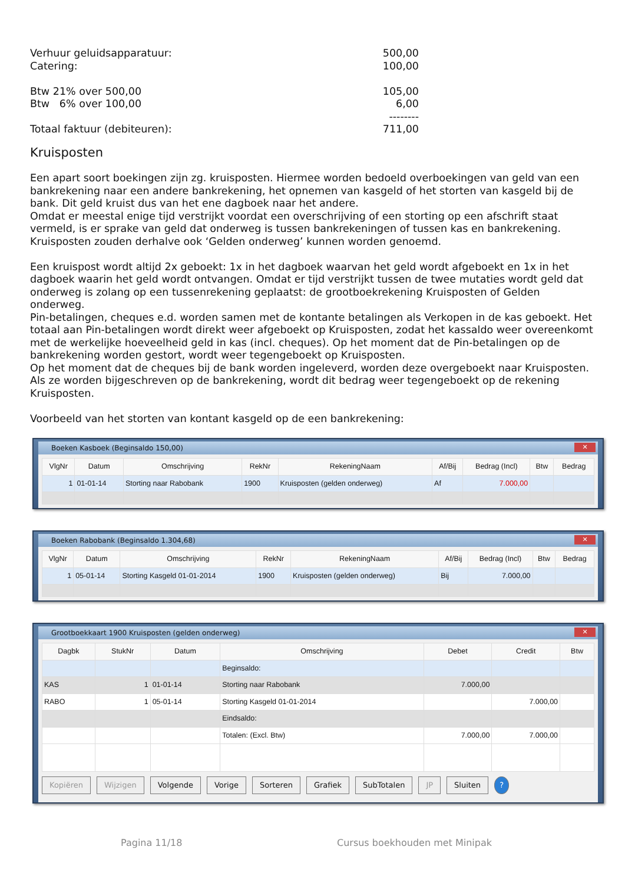Verhuur geluidsapparatuur: 500,00
Catering: 100,00
Btw 21% over 500,00 105,00
Btw 6% over 100,00 6,00
--------
Totaal faktuur (debiteuren): 711,00
Kruisposten
Een apart soort boekingen zijn zg. kruisposten. Hiermee worden bedoeld overboekingen van geld van een bankrekening naar een andere bankrekening, het opnemen van kasgeld of het storten van kasgeld bij de bank. Dit geld kruist dus van het ene dagboek naar het andere.
Omdat er meestal enige tijd verstrijkt voordat een overschrijving of een storting op een afschrift staat vermeld, is er sprake van geld dat onderweg is tussen bankrekeningen of tussen kas en bankrekening. Kruisposten zouden derhalve ook ‘Gelden onderweg’ kunnen worden genoemd.
Een kruispost wordt altijd 2x geboekt: 1x in het dagboek waarvan het geld wordt afgeboekt en 1x in het dagboek waarin het geld wordt ontvangen. Omdat er tijd verstrijkt tussen de twee mutaties wordt geld dat onderweg is zolang op een tussenrekening geplaatst: de grootboekrekening Kruisposten of Gelden onderweg.
Pin-betalingen, cheques e.d. worden samen met de kontante betalingen als Verkopen in de kas geboekt. Het totaal aan Pin-betalingen wordt direkt weer afgeboekt op Kruisposten, zodat het kassaldo weer overeenkomt met de werkelijke hoeveelheid geld in kas (incl. cheques). Op het moment dat de Pin-betalingen op de bankrekening worden gestort, wordt weer tegengeboekt op Kruisposten.
Op het moment dat de cheques bij de bank worden ingeleverd, worden deze overgeboekt naar Kruisposten. Als ze worden bijgeschreven op de bankrekening, wordt dit bedrag weer tegengeboekt op de rekening Kruisposten.
Voorbeeld van het storten van kontant kasgeld op de een bankrekening:
Boeken Kasboek (Beginsaldo 150,00) ✕
| VlgNr | Datum | Omschrijving | RekNr | RekeningNaam | Af/Bij | Bedrag (Incl) | Btw | Bedrag |
| --- | --- | --- | --- | --- | --- | --- | --- | --- |
| 1 | 01-01-14 | Storting naar Rabobank | 1900 | Kruisposten (gelden onderweg) | Af | 7.000,00 | | |
Boeken Rabobank (Beginsaldo 1.304,68) ✕
| VlgNr | Datum | Omschrijving | RekNr | RekeningNaam | Af/Bij | Bedrag (Incl) | Btw | Bedrag |
| --- | --- | --- | --- | --- | --- | --- | --- | --- |
| 1 | 05-01-14 | Storting Kasgeld 01-01-2014 | 1900 | Kruisposten (gelden onderweg) | Bij | 7.000,00 | | |
Grootboekkaart 1900 Kruisposten (gelden onderweg) ✕
| Dagbk | StukNr | Datum | Omschrijving | Debet | Credit | Btw |
| --- | --- | --- | --- | --- | --- | --- |
| | | | Beginsaldo: | | | |
| KAS | 1 | 01-01-14 | Storting naar Rabobank | 7.000,00 | | |
| RABO | 1 | 05-01-14 | Storting Kasgeld 01-01-2014 | | 7.000,00 | |
| | | | Eindsaldo: | | | |
| | | | Totalen: (Excl. Btw) | 7.000,00 | 7.000,00 | |
Kopiëren Wijzigen Volgende Vorige Sorteren Grafiek SubTotalen JP Sluiten ?
Pagina 11/18 Cursus boekhouden met Minipak